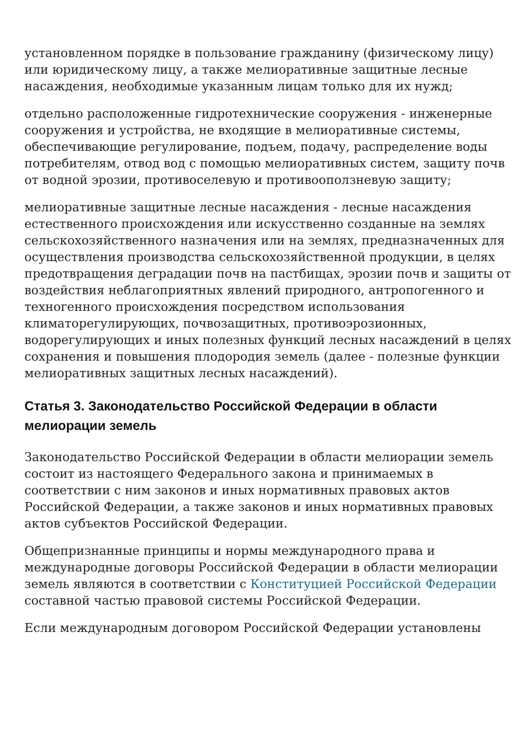установленном порядке в пользование гражданину (физическому лицу) или юридическому лицу, а также мелиоративные защитные лесные насаждения, необходимые указанным лицам только для их нужд;
отдельно расположенные гидротехнические сооружения - инженерные сооружения и устройства, не входящие в мелиоративные системы, обеспечивающие регулирование, подъем, подачу, распределение воды потребителям, отвод вод с помощью мелиоративных систем, защиту почв от водной эрозии, противоселевую и противооползневую защиту;
мелиоративные защитные лесные насаждения - лесные насаждения естественного происхождения или искусственно созданные на землях сельскохозяйственного назначения или на землях, предназначенных для осуществления производства сельскохозяйственной продукции, в целях предотвращения деградации почв на пастбищах, эрозии почв и защиты от воздействия неблагоприятных явлений природного, антропогенного и техногенного происхождения посредством использования климаторегулирующих, почвозащитных, противоэрозионных, водорегулирующих и иных полезных функций лесных насаждений в целях сохранения и повышения плодородия земель (далее - полезные функции мелиоративных защитных лесных насаждений).
Статья 3. Законодательство Российской Федерации в области мелиорации земель
Законодательство Российской Федерации в области мелиорации земель состоит из настоящего Федерального закона и принимаемых в соответствии с ним законов и иных нормативных правовых актов Российской Федерации, а также законов и иных нормативных правовых актов субъектов Российской Федерации.
Общепризнанные принципы и нормы международного права и международные договоры Российской Федерации в области мелиорации земель являются в соответствии с Конституцией Российской Федерации составной частью правовой системы Российской Федерации.
Если международным договором Российской Федерации установлены